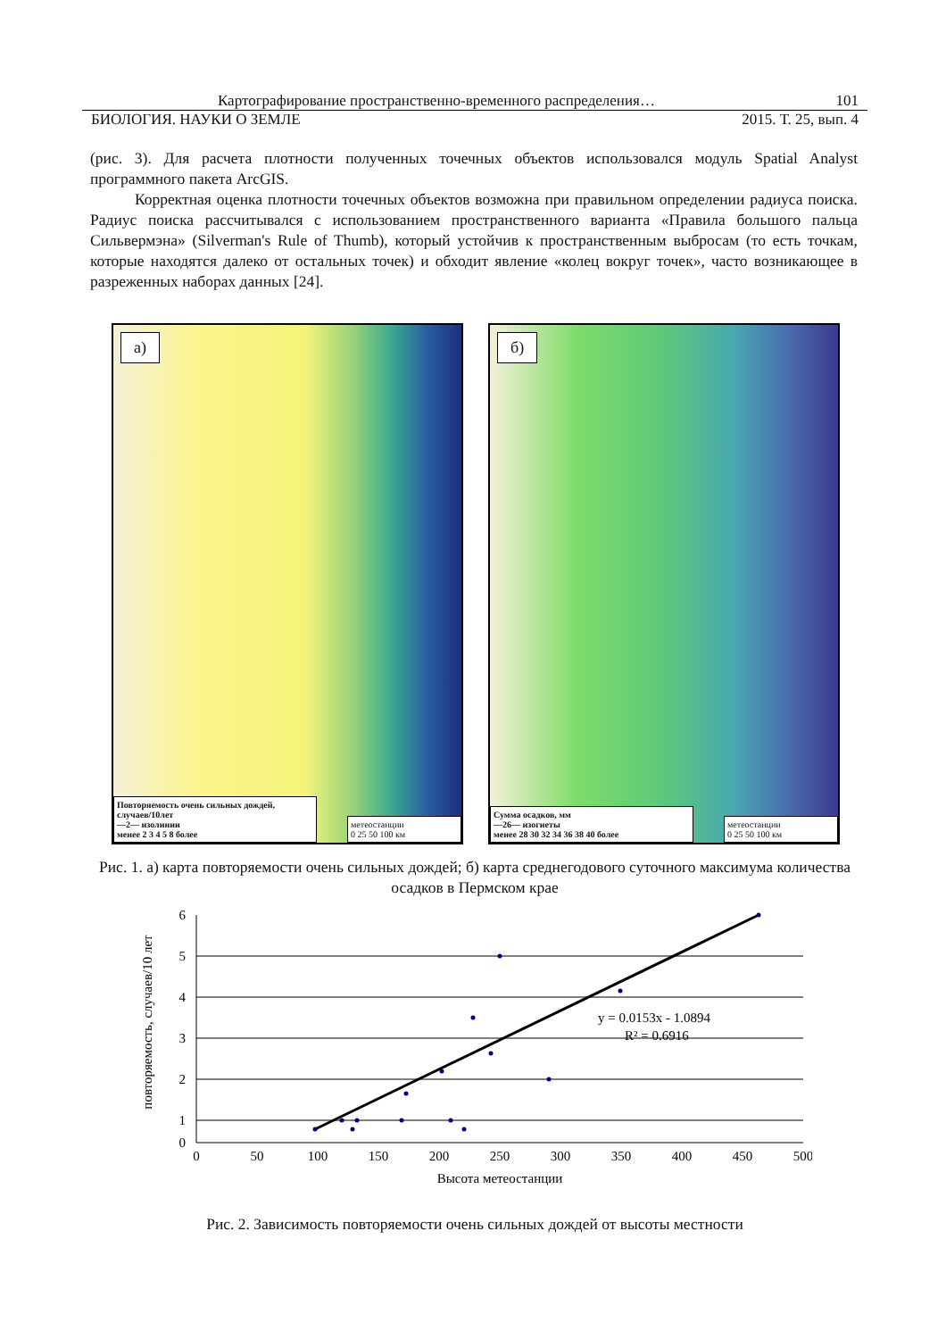Картографирование пространственно-временного распределения… 101
БИОЛОГИЯ. НАУКИ О ЗЕМЛЕ 2015. Т. 25, вып. 4
(рис. 3). Для расчета плотности полученных точечных объектов использовался модуль Spatial Analyst программного пакета ArcGIS.
Корректная оценка плотности точечных объектов возможна при правильном определении радиуса поиска. Радиус поиска рассчитывался с использованием пространственного варианта «Правила большого пальца Сильвермэна» (Silverman's Rule of Thumb), который устойчив к пространственным выбросам (то есть точкам, которые находятся далеко от остальных точек) и обходит явление «колец вокруг точек», часто возникающее в разреженных наборах данных [24].
а)
Повторяемость очень сильных дождей, случаев/10лет
—2— изолинии
менее 2 3 4 5 8 более
метеостанции
0 25 50 100 км
б)
Сумма осадков, мм
—26— изогиеты
менее 28 30 32 34 36 38 40 более
метеостанции
0 25 50 100 км
Рис. 1. а) карта повторяемости очень сильных дождей; б) карта среднегодового суточного максимума количества осадков в Пермском крае
повторяемость, случаев/10 лет
6
5
4
3
2
1
0
0
50
100
150
200
250
300
350
400
450
500
Высота метеостанции
y = 0.0153x - 1.0894
R² = 0.6916
Рис. 2. Зависимость повторяемости очень сильных дождей от высоты местности